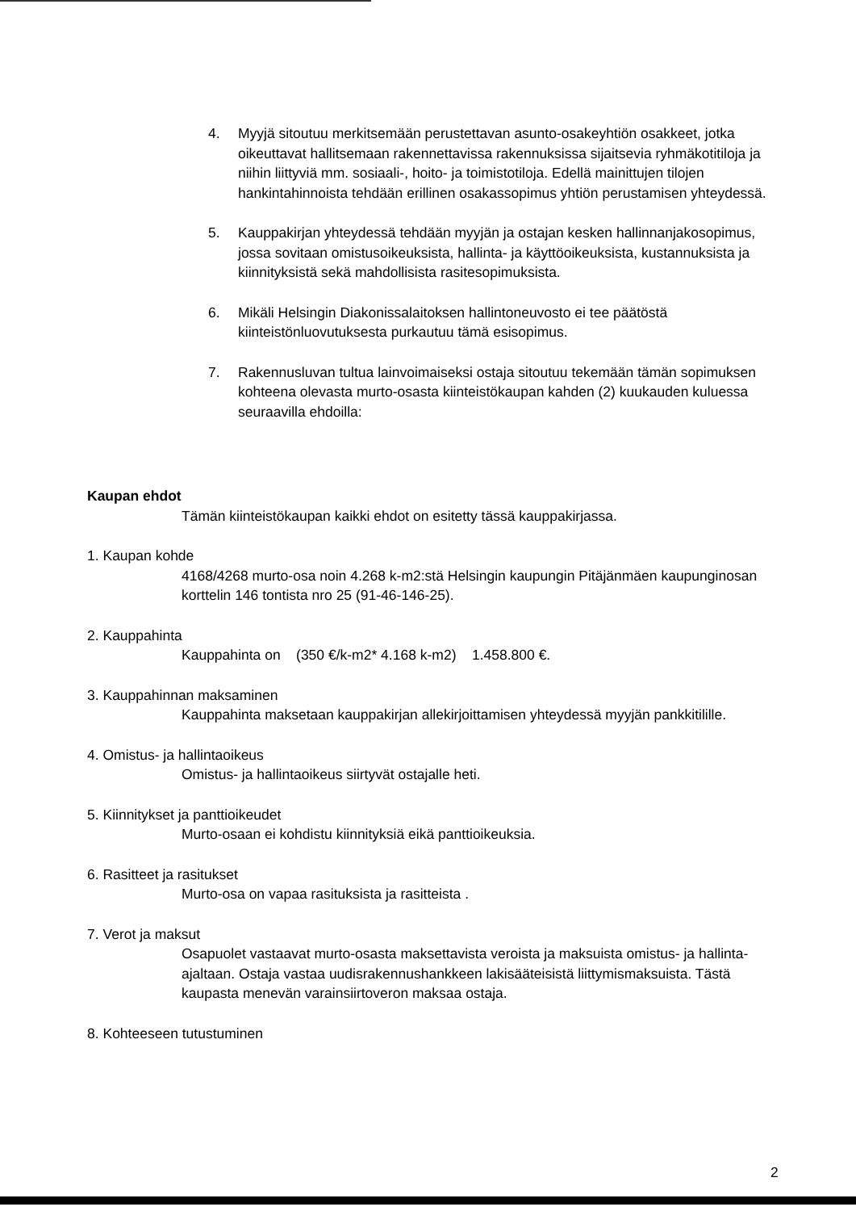4. Myyjä sitoutuu merkitsemään perustettavan asunto-osakeyhtiön osakkeet, jotka oikeuttavat hallitsemaan rakennettavissa rakennuksissa sijaitsevia ryhmäkotitiloja ja niihin liittyviä mm. sosiaali-, hoito- ja toimistotiloja. Edellä mainittujen tilojen hankintahinnoista tehdään erillinen osakassopimus yhtiön perustamisen yhteydessä.
5. Kauppakirjan yhteydessä tehdään myyjän ja ostajan kesken hallinnanjakosopimus, jossa sovitaan omistusoikeuksista, hallinta- ja käyttöoikeuksista, kustannuksista ja kiinnityksistä sekä mahdollisista rasitesopimuksista.
6. Mikäli Helsingin Diakonissalaitoksen hallintoneuvosto ei tee päätöstä kiinteistönluovutuksesta purkautuu tämä esisopimus.
7. Rakennusluvan tultua lainvoimaiseksi ostaja sitoutuu tekemään tämän sopimuksen kohteena olevasta murto-osasta kiinteistökaupan kahden (2) kuukauden kuluessa seuraavilla ehdoilla:
Kaupan ehdot
Tämän kiinteistökaupan kaikki ehdot on esitetty tässä kauppakirjassa.
1. Kaupan kohde
4168/4268 murto-osa noin 4.268 k-m2:stä Helsingin kaupungin Pitäjänmäen kaupunginosan korttelin 146 tontista nro 25 (91-46-146-25).
2. Kauppahinta
Kauppahinta on (350 €/k-m2* 4.168 k-m2) 1.458.800 €.
3. Kauppahinnan maksaminen
Kauppahinta maksetaan kauppakirjan allekirjoittamisen yhteydessä myyjän pankkitilille.
4. Omistus- ja hallintaoikeus
Omistus- ja hallintaoikeus siirtyvät ostajalle heti.
5. Kiinnitykset ja panttioikeudet
Murto-osaan ei kohdistu kiinnityksiä eikä panttioikeuksia.
6. Rasitteet ja rasitukset
Murto-osa on vapaa rasituksista ja rasitteista .
7. Verot ja maksut
Osapuolet vastaavat murto-osasta maksettavista veroista ja maksuista omistus- ja hallinta-ajaltaan. Ostaja vastaa uudisrakennushankkeen lakisääteisistä liittymismaksuista. Tästä kaupasta menevän varainsiirtoveron maksaa ostaja.
8. Kohteeseen tutustuminen
2